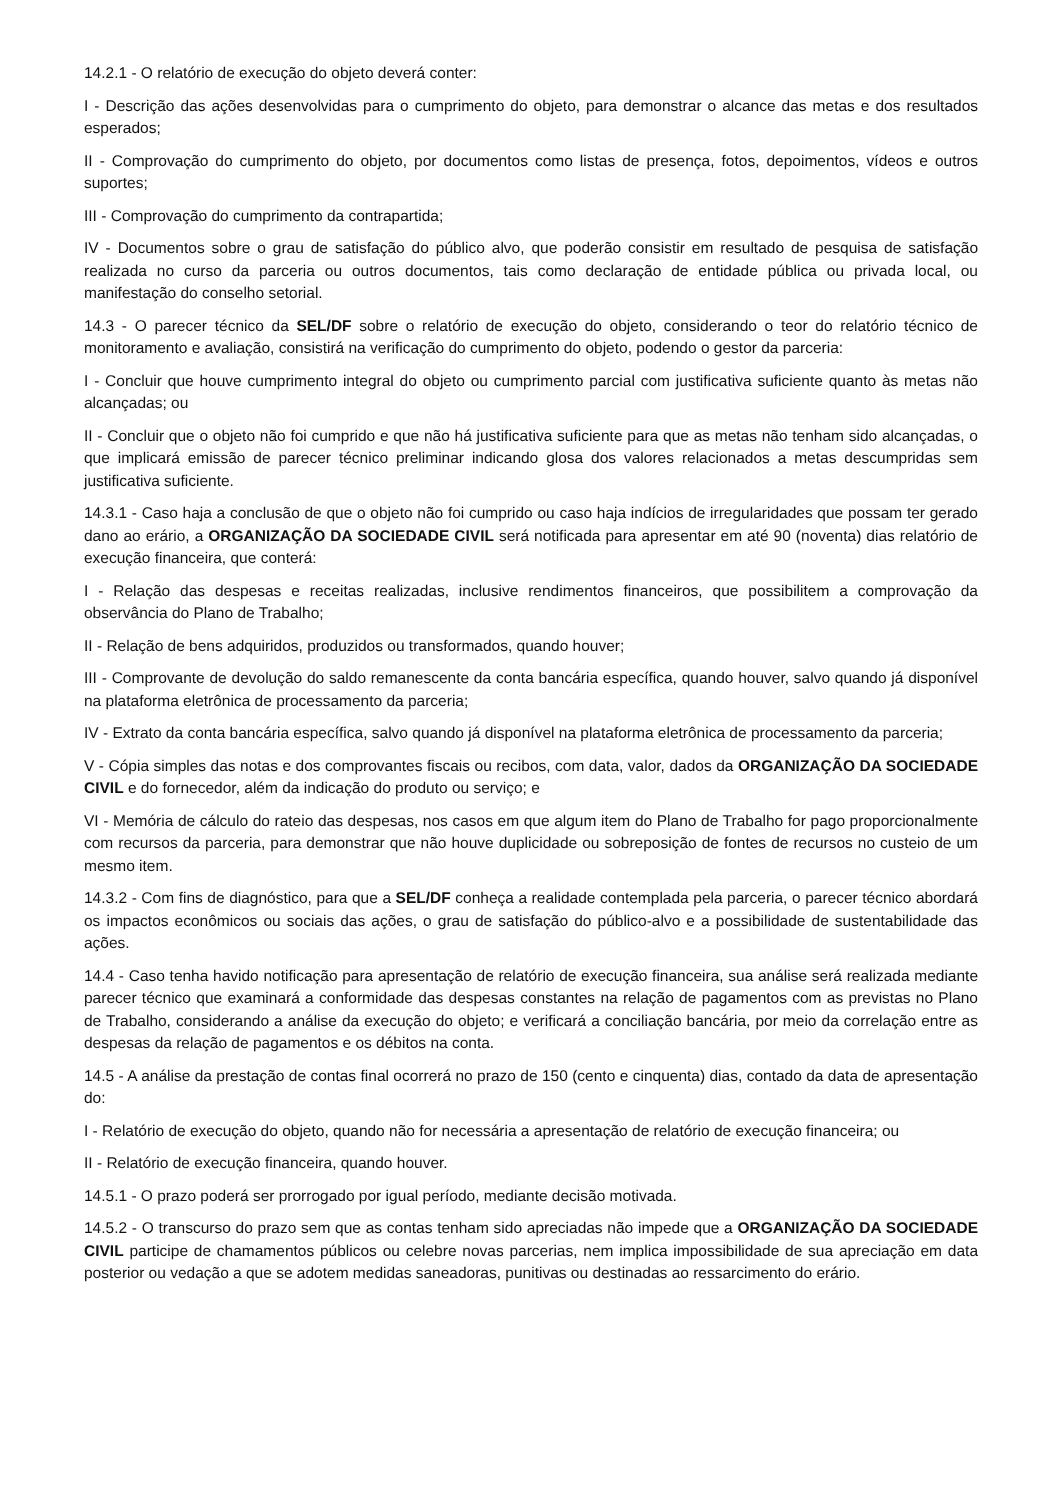14.2.1 - O relatório de execução do objeto deverá conter:
I - Descrição das ações desenvolvidas para o cumprimento do objeto, para demonstrar o alcance das metas e dos resultados esperados;
II - Comprovação do cumprimento do objeto, por documentos como listas de presença, fotos, depoimentos, vídeos e outros suportes;
III - Comprovação do cumprimento da contrapartida;
IV - Documentos sobre o grau de satisfação do público alvo, que poderão consistir em resultado de pesquisa de satisfação realizada no curso da parceria ou outros documentos, tais como declaração de entidade pública ou privada local, ou manifestação do conselho setorial.
14.3 - O parecer técnico da SEL/DF sobre o relatório de execução do objeto, considerando o teor do relatório técnico de monitoramento e avaliação, consistirá na verificação do cumprimento do objeto, podendo o gestor da parceria:
I - Concluir que houve cumprimento integral do objeto ou cumprimento parcial com justificativa suficiente quanto às metas não alcançadas; ou
II - Concluir que o objeto não foi cumprido e que não há justificativa suficiente para que as metas não tenham sido alcançadas, o que implicará emissão de parecer técnico preliminar indicando glosa dos valores relacionados a metas descumpridas sem justificativa suficiente.
14.3.1 - Caso haja a conclusão de que o objeto não foi cumprido ou caso haja indícios de irregularidades que possam ter gerado dano ao erário, a ORGANIZAÇÃO DA SOCIEDADE CIVIL será notificada para apresentar em até 90 (noventa) dias relatório de execução financeira, que conterá:
I - Relação das despesas e receitas realizadas, inclusive rendimentos financeiros, que possibilitem a comprovação da observância do Plano de Trabalho;
II - Relação de bens adquiridos, produzidos ou transformados, quando houver;
III - Comprovante de devolução do saldo remanescente da conta bancária específica, quando houver, salvo quando já disponível na plataforma eletrônica de processamento da parceria;
IV - Extrato da conta bancária específica, salvo quando já disponível na plataforma eletrônica de processamento da parceria;
V - Cópia simples das notas e dos comprovantes fiscais ou recibos, com data, valor, dados da ORGANIZAÇÃO DA SOCIEDADE CIVIL e do fornecedor, além da indicação do produto ou serviço; e
VI - Memória de cálculo do rateio das despesas, nos casos em que algum item do Plano de Trabalho for pago proporcionalmente com recursos da parceria, para demonstrar que não houve duplicidade ou sobreposição de fontes de recursos no custeio de um mesmo item.
14.3.2 - Com fins de diagnóstico, para que a SEL/DF conheça a realidade contemplada pela parceria, o parecer técnico abordará os impactos econômicos ou sociais das ações, o grau de satisfação do público-alvo e a possibilidade de sustentabilidade das ações.
14.4 - Caso tenha havido notificação para apresentação de relatório de execução financeira, sua análise será realizada mediante parecer técnico que examinará a conformidade das despesas constantes na relação de pagamentos com as previstas no Plano de Trabalho, considerando a análise da execução do objeto; e verificará a conciliação bancária, por meio da correlação entre as despesas da relação de pagamentos e os débitos na conta.
14.5 - A análise da prestação de contas final ocorrerá no prazo de 150 (cento e cinquenta) dias, contado da data de apresentação do:
I - Relatório de execução do objeto, quando não for necessária a apresentação de relatório de execução financeira; ou
II - Relatório de execução financeira, quando houver.
14.5.1 - O prazo poderá ser prorrogado por igual período, mediante decisão motivada.
14.5.2 - O transcurso do prazo sem que as contas tenham sido apreciadas não impede que a ORGANIZAÇÃO DA SOCIEDADE CIVIL participe de chamamentos públicos ou celebre novas parcerias, nem implica impossibilidade de sua apreciação em data posterior ou vedação a que se adotem medidas saneadoras, punitivas ou destinadas ao ressarcimento do erário.